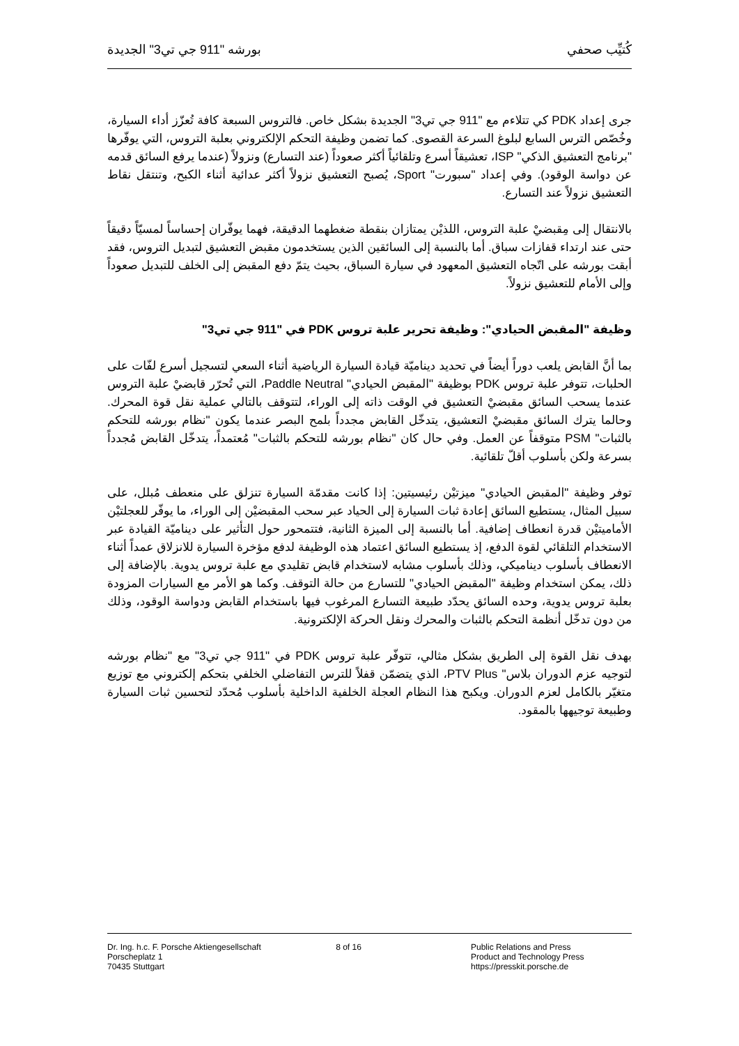كُتيِّب صحفي بورشه "911 جي تي3" الجديدة
جرى إعداد PDK كي تتلاءم مع "911 جي تي3" الجديدة بشكل خاص. فالتروس السبعة كافة تُعزّز أداء السيارة، وخُصّص الترس السابع لبلوغ السرعة القصوى. كما تضمن وظيفة التحكم الإلكتروني بعلبة التروس، التي يوفّرها "برنامج التعشيق الذكي" ISP، تعشيقاً أسرع وتلقائياً أكثر صعوداً (عند التسارع) ونزولاً (عندما يرفع السائق قدمه عن دواسة الوقود). وفي إعداد "سبورت" Sport، يُصبح التعشيق نزولاً أكثر عدائية أثناء الكبح، وتنتقل نقاط التعشيق نزولاً عند التسارع.
بالانتقال إلى مِقبضيْ علبة التروس، اللذيْن يمتازان بنقطة ضغطهما الدقيقة، فهما يوفّران إحساساً لمسيّاً دقيقاً حتى عند ارتداء قفازات سباق. أما بالنسبة إلى السائقين الذين يستخدمون مقبض التعشيق لتبديل التروس، فقد أبقت بورشه على اتّجاه التعشيق المعهود في سيارة السباق، بحيث يتمّ دفع المقبض إلى الخلف للتبديل صعوداً وإلى الأمام للتعشيق نزولاً.
وظيفة "المقبض الحيادي": وظيفة تحرير علبة تروس PDK في "911 جي تي3"
بما أنَّ القابض يلعب دوراً أيضاً في تحديد ديناميّة قيادة السيارة الرياضية أثناء السعي لتسجيل أسرع لفّات على الحلبات، تتوفر علبة تروس PDK بوظيفة "المقبض الحيادي" Paddle Neutral، التي تُحرّر قابضيْ علبة التروس عندما يسحب السائق مقبضيْ التعشيق في الوقت ذاته إلى الوراء، لتتوقف بالتالي عملية نقل قوة المحرك. وحالما يترك السائق مقبضيْ التعشيق، يتدخّل القابض مجدداً بلمح البصر عندما يكون "نظام بورشه للتحكم بالثبات" PSM متوقفاً عن العمل. وفي حال كان "نظام بورشه للتحكم بالثبات" مُعتمداً، يتدخّل القابض مُجدداً بسرعة ولكن بأسلوب أقلّ تلقائية.
توفر وظيفة "المقبض الحيادي" ميزتيْن رئيسيتين: إذا كانت مقدمّة السيارة تنزلق على منعطف مُبلل، على سبيل المثال، يستطيع السائق إعادة ثبات السيارة إلى الحياد عبر سحب المقبضيْن إلى الوراء، ما يوفّر للعجلتيْن الأماميتيْن قدرة انعطاف إضافية. أما بالنسبة إلى الميزة الثانية، فتتمحور حول التأثير على ديناميّة القيادة عبر الاستخدام التلقائي لقوة الدفع، إذ يستطيع السائق اعتماد هذه الوظيفة لدفع مؤخرة السيارة للانزلاق عمداً أثناء الانعطاف بأسلوب ديناميكي، وذلك بأسلوب مشابه لاستخدام قابض تقليدي مع علبة تروس يدوية. بالإضافة إلى ذلك، يمكن استخدام وظيفة "المقبض الحيادي" للتسارع من حالة التوقف. وكما هو الأمر مع السيارات المزودة بعلبة تروس يدوية، وحده السائق يحدّد طبيعة التسارع المرغوب فيها باستخدام القابض ودواسة الوقود، وذلك من دون تدخّل أنظمة التحكم بالثبات والمحرك ونقل الحركة الإلكترونية.
بهدف نقل القوة إلى الطريق بشكل مثالي، تتوفّر علبة تروس PDK في "911 جي تي3" مع "نظام بورشه لتوجيه عزم الدوران بلاس" PTV Plus، الذي يتضمّن قفلاً للترس التفاضلي الخلفي بتحكم إلكتروني مع توزيع متغيّر بالكامل لعزم الدوران. ويكبح هذا النظام العجلة الخلفية الداخلية بأسلوب مُحدّد لتحسين ثبات السيارة وطبيعة توجيهها بالمقود.
Dr. Ing. h.c. F. Porsche Aktiengesellschaft
Porscheplatz 1
70435 Stuttgart
8 of 16 Public Relations and Press
Product and Technology Press
https://presskit.porsche.de